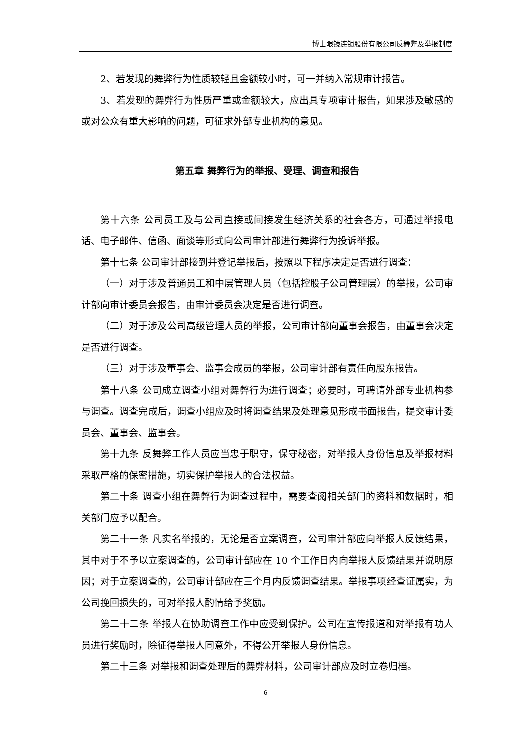博士眼镜连锁股份有限公司反舞弊及举报制度
2、若发现的舞弊行为性质较轻且金额较小时，可一并纳入常规审计报告。
3、若发现的舞弊行为性质严重或金额较大，应出具专项审计报告，如果涉及敏感的或对公众有重大影响的问题，可征求外部专业机构的意见。
第五章 舞弊行为的举报、受理、调查和报告
第十六条 公司员工及与公司直接或间接发生经济关系的社会各方，可通过举报电话、电子邮件、信函、面谈等形式向公司审计部进行舞弊行为投诉举报。
第十七条 公司审计部接到并登记举报后，按照以下程序决定是否进行调查：
（一）对于涉及普通员工和中层管理人员（包括控股子公司管理层）的举报，公司审计部向审计委员会报告，由审计委员会决定是否进行调查。
（二）对于涉及公司高级管理人员的举报，公司审计部向董事会报告，由董事会决定是否进行调查。
（三）对于涉及董事会、监事会成员的举报，公司审计部有责任向股东报告。
第十八条 公司成立调查小组对舞弊行为进行调查；必要时，可聘请外部专业机构参与调查。调查完成后，调查小组应及时将调查结果及处理意见形成书面报告，提交审计委员会、董事会、监事会。
第十九条 反舞弊工作人员应当忠于职守，保守秘密，对举报人身份信息及举报材料采取严格的保密措施，切实保护举报人的合法权益。
第二十条 调查小组在舞弊行为调查过程中，需要查阅相关部门的资料和数据时，相关部门应予以配合。
第二十一条 凡实名举报的，无论是否立案调查，公司审计部应向举报人反馈结果，其中对于不予以立案调查的，公司审计部应在 10 个工作日内向举报人反馈结果并说明原因；对于立案调查的，公司审计部应在三个月内反馈调查结果。举报事项经查证属实，为公司挽回损失的，可对举报人酌情给予奖励。
第二十二条 举报人在协助调查工作中应受到保护。公司在宣传报道和对举报有功人员进行奖励时，除征得举报人同意外，不得公开举报人身份信息。
第二十三条 对举报和调查处理后的舞弊材料，公司审计部应及时立卷归档。
6